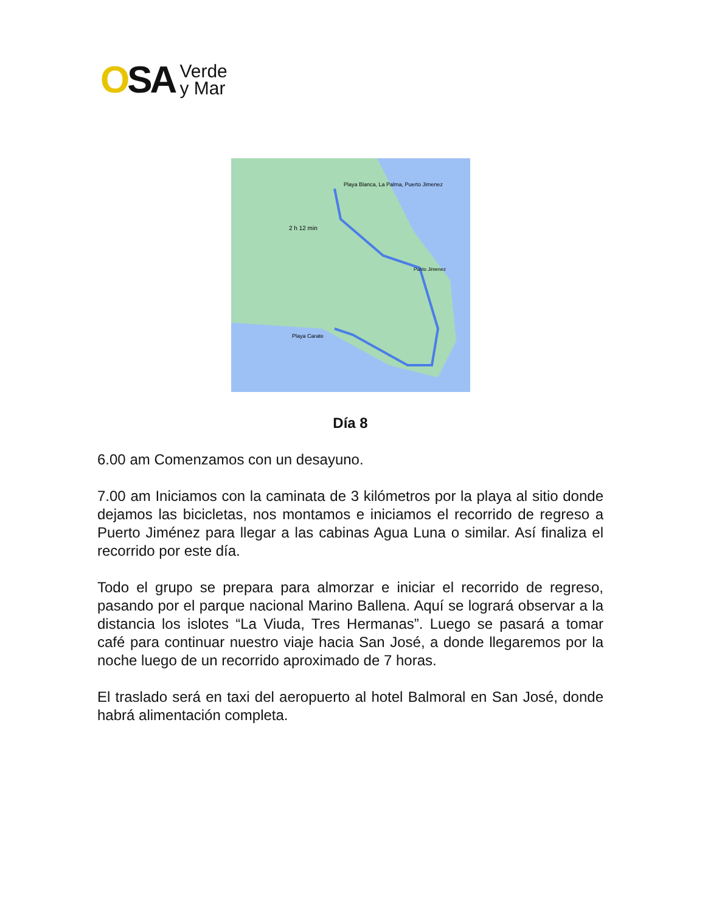OSA
Verde
y Mar
Playa Blanca, La Palma, Puerto Jimenez
2 h 12 min
Playa Carate
Punto Jimenez
Día 8
6.00 am Comenzamos con un desayuno.
7.00 am Iniciamos con la caminata de 3 kilómetros por la playa al sitio donde dejamos las bicicletas, nos montamos e iniciamos el recorrido de regreso a Puerto Jiménez para llegar a las cabinas Agua Luna o similar. Así finaliza el recorrido por este día.
Todo el grupo se prepara para almorzar e iniciar el recorrido de regreso, pasando por el parque nacional Marino Ballena. Aquí se logrará observar a la distancia los islotes “La Viuda, Tres Hermanas”. Luego se pasará a tomar café para continuar nuestro viaje hacia San José, a donde llegaremos por la noche luego de un recorrido aproximado de 7 horas.
El traslado será en taxi del aeropuerto al hotel Balmoral en San José, donde habrá alimentación completa.